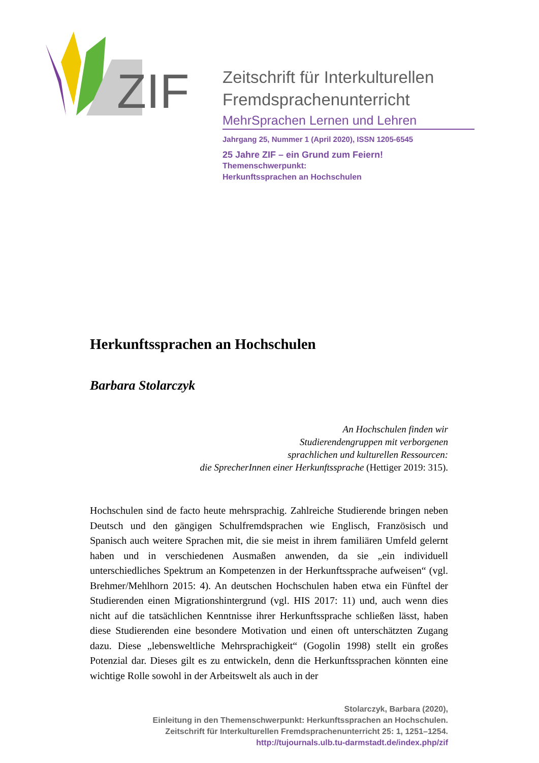ZIF
Zeitschrift für Interkulturellen Fremdsprachenunterricht
MehrSprachen Lernen und Lehren
Jahrgang 25, Nummer 1 (April 2020), ISSN 1205-6545
25 Jahre ZIF – ein Grund zum Feiern!
Themenschwerpunkt:
Herkunftssprachen an Hochschulen
Herkunftssprachen an Hochschulen
Barbara Stolarczyk
An Hochschulen finden wir
Studierendengruppen mit verborgenen
sprachlichen und kulturellen Ressourcen:
die SprecherInnen einer Herkunftssprache (Hettiger 2019: 315).
Hochschulen sind de facto heute mehrsprachig. Zahlreiche Studierende bringen neben Deutsch und den gängigen Schulfremdsprachen wie Englisch, Französisch und Spanisch auch weitere Sprachen mit, die sie meist in ihrem familiären Umfeld gelernt haben und in verschiedenen Ausmaßen anwenden, da sie „ein individuell unterschiedliches Spektrum an Kompetenzen in der Herkunftssprache aufweisen“ (vgl. Brehmer/Mehlhorn 2015: 4). An deutschen Hochschulen haben etwa ein Fünftel der Studierenden einen Migrationshintergrund (vgl. HIS 2017: 11) und, auch wenn dies nicht auf die tatsächlichen Kenntnisse ihrer Herkunftssprache schließen lässt, haben diese Studierenden eine besondere Motivation und einen oft unterschätzten Zugang dazu. Diese „lebensweltliche Mehrsprachigkeit“ (Gogolin 1998) stellt ein großes Potenzial dar. Dieses gilt es zu entwickeln, denn die Herkunftssprachen könnten eine wichtige Rolle sowohl in der Arbeitswelt als auch in der
Stolarczyk, Barbara (2020),
Einleitung in den Themenschwerpunkt: Herkunftssprachen an Hochschulen.
Zeitschrift für Interkulturellen Fremdsprachenunterricht 25: 1, 1251–1254.
http://tujournals.ulb.tu-darmstadt.de/index.php/zif